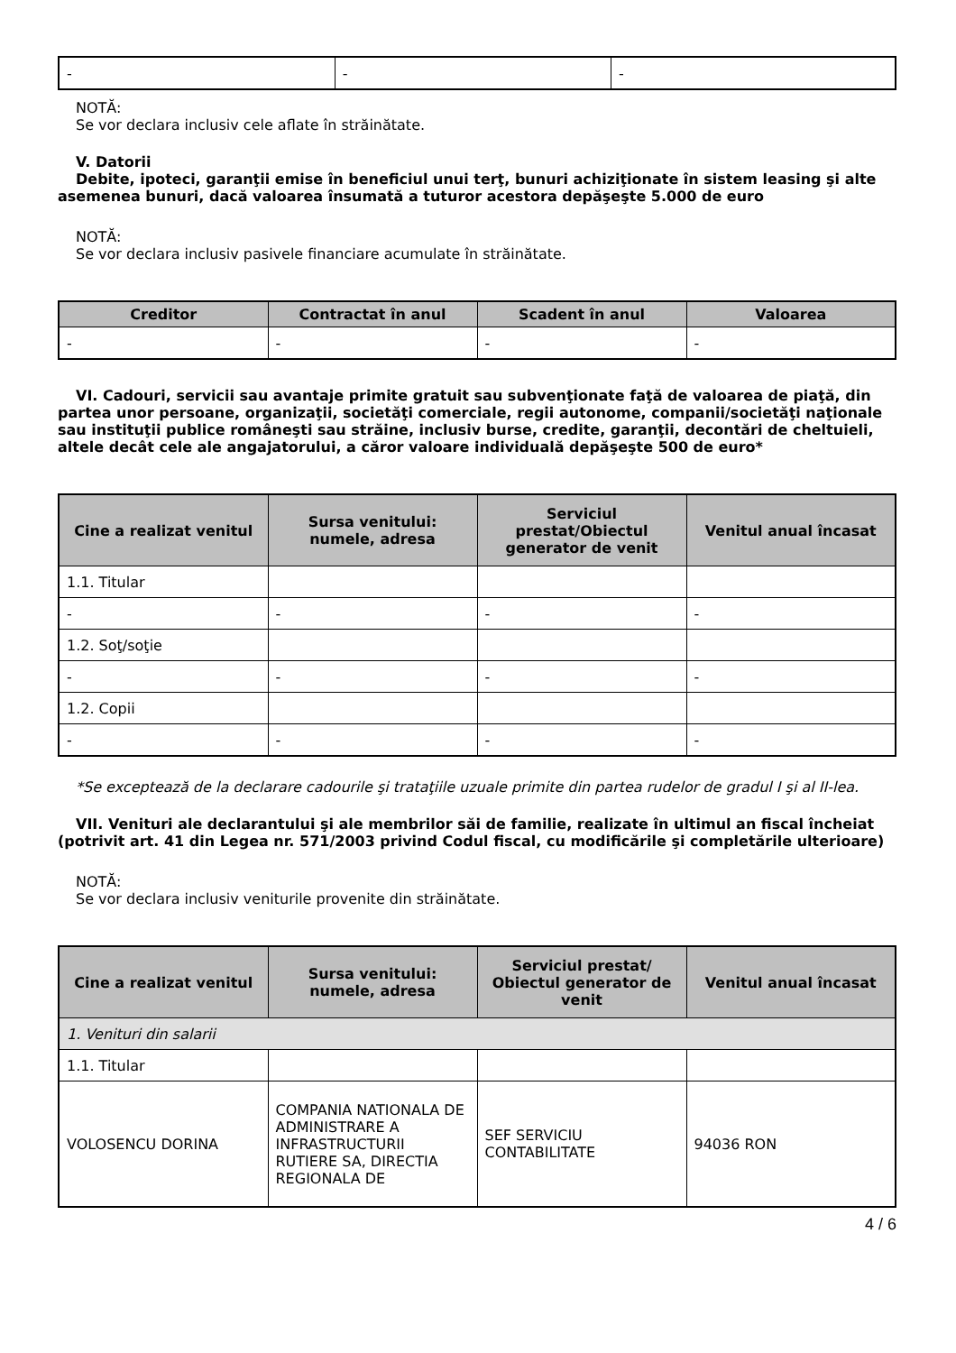| - | - | - |
NOTĂ:
Se vor declara inclusiv cele aflate în străinătate.
V. Datorii
Debite, ipoteci, garanţii emise în beneficiul unui terţ, bunuri achiziţionate în sistem leasing şi alte asemenea bunuri, dacă valoarea însumată a tuturor acestora depăşeşte 5.000 de euro
NOTĂ:
Se vor declara inclusiv pasivele financiare acumulate în străinătate.
| Creditor | Contractat în anul | Scadent în anul | Valoarea |
| --- | --- | --- | --- |
| - | - | - | - |
VI. Cadouri, servicii sau avantaje primite gratuit sau subvenţionate faţă de valoarea de piaţă, din partea unor persoane, organizaţii, societăţi comerciale, regii autonome, companii/societăţi naţionale sau instituţii publice româneşti sau străine, inclusiv burse, credite, garanţii, decontări de cheltuieli, altele decât cele ale angajatorului, a căror valoare individuală depăşeşte 500 de euro*
| Cine a realizat venitul | Sursa venitului: numele, adresa | Serviciul prestat/Obiectul generator de venit | Venitul anual încasat |
| --- | --- | --- | --- |
| 1.1. Titular | | | |
| - | - | - | - |
| 1.2. Soţ/soţie | | | |
| - | - | - | - |
| 1.2. Copii | | | |
| - | - | - | - |
*Se exceptează de la declarare cadourile şi trataţiile uzuale primite din partea rudelor de gradul I şi al II-lea.
VII. Venituri ale declarantului şi ale membrilor săi de familie, realizate în ultimul an fiscal încheiat (potrivit art. 41 din Legea nr. 571/2003 privind Codul fiscal, cu modificările şi completările ulterioare)
NOTĂ:
Se vor declara inclusiv veniturile provenite din străinătate.
| Cine a realizat venitul | Sursa venitului: numele, adresa | Serviciul prestat/ Obiectul generator de venit | Venitul anual încasat |
| --- | --- | --- | --- |
| 1. Venituri din salarii | | | |
| 1.1. Titular | | | |
| VOLOSENCU DORINA | COMPANIA NATIONALA DE ADMINISTRARE A INFRASTRUCTURII RUTIERE SA, DIRECTIA REGIONALA DE | SEF SERVICIU CONTABILITATE | 94036 RON |
4 / 6